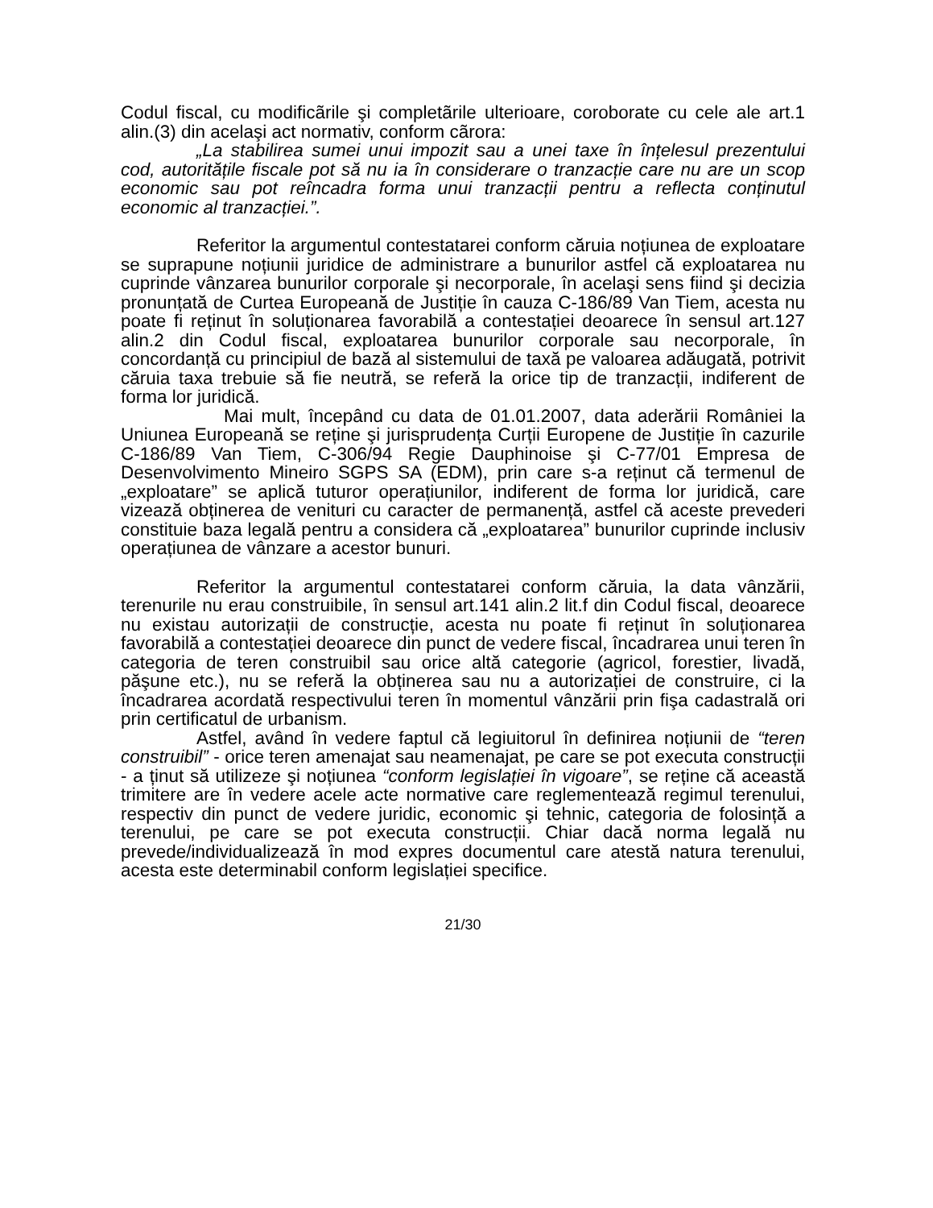Codul fiscal, cu modificãrile şi completãrile ulterioare, coroborate cu cele ale art.1 alin.(3) din acelaşi act normativ, conform cãrora:
„La stabilirea sumei unui impozit sau a unei taxe în înțelesul prezentului cod, autoritățile fiscale pot să nu ia în considerare o tranzacție care nu are un scop economic sau pot reîncadra forma unui tranzacții pentru a reflecta conținutul economic al tranzacției.”.
Referitor la argumentul contestatarei conform căruia noțiunea de exploatare se suprapune noțiunii juridice de administrare a bunurilor astfel că exploatarea nu cuprinde vânzarea bunurilor corporale şi necorporale, în acelaşi sens fiind şi decizia pronunțată de Curtea Europeană de Justiție în cauza C-186/89 Van Tiem, acesta nu poate fi reținut în soluționarea favorabilă a contestației deoarece în sensul art.127 alin.2 din Codul fiscal, exploatarea bunurilor corporale sau necorporale, în concordanță cu principiul de bază al sistemului de taxă pe valoarea adăugată, potrivit căruia taxa trebuie să fie neutră, se referă la orice tip de tranzacții, indiferent de forma lor juridică.
Mai mult, începând cu data de 01.01.2007, data aderării României la Uniunea Europeană se reține şi jurisprudența Curții Europene de Justiție în cazurile C-186/89 Van Tiem, C-306/94 Regie Dauphinoise şi C-77/01 Empresa de Desenvolvimento Mineiro SGPS SA (EDM), prin care s-a reținut că termenul de „exploatare” se aplică tuturor operațiunilor, indiferent de forma lor juridică, care vizează obținerea de venituri cu caracter de permanență, astfel că aceste prevederi constituie baza legală pentru a considera că „exploatarea” bunurilor cuprinde inclusiv operațiunea de vânzare a acestor bunuri.
Referitor la argumentul contestatarei conform căruia, la data vânzării, terenurile nu erau construibile, în sensul art.141 alin.2 lit.f din Codul fiscal, deoarece nu existau autorizații de construcție, acesta nu poate fi reținut în soluționarea favorabilă a contestației deoarece din punct de vedere fiscal, încadrarea unui teren în categoria de teren construibil sau orice altă categorie (agricol, forestier, livadă, păşune etc.), nu se referă la obținerea sau nu a autorizației de construire, ci la încadrarea acordată respectivului teren în momentul vânzării prin fişa cadastrală ori prin certificatul de urbanism.
Astfel, având în vedere faptul că legiuitorul în definirea noțiunii de “teren construibil” - orice teren amenajat sau neamenajat, pe care se pot executa construcții - a ținut să utilizeze şi noțiunea “conform legislației în vigoare”, se reține că această trimitere are în vedere acele acte normative care reglementează regimul terenului, respectiv din punct de vedere juridic, economic şi tehnic, categoria de folosință a terenului, pe care se pot executa construcții. Chiar dacă norma legală nu prevede/individualizează în mod expres documentul care atestă natura terenului, acesta este determinabil conform legislației specifice.
21/30